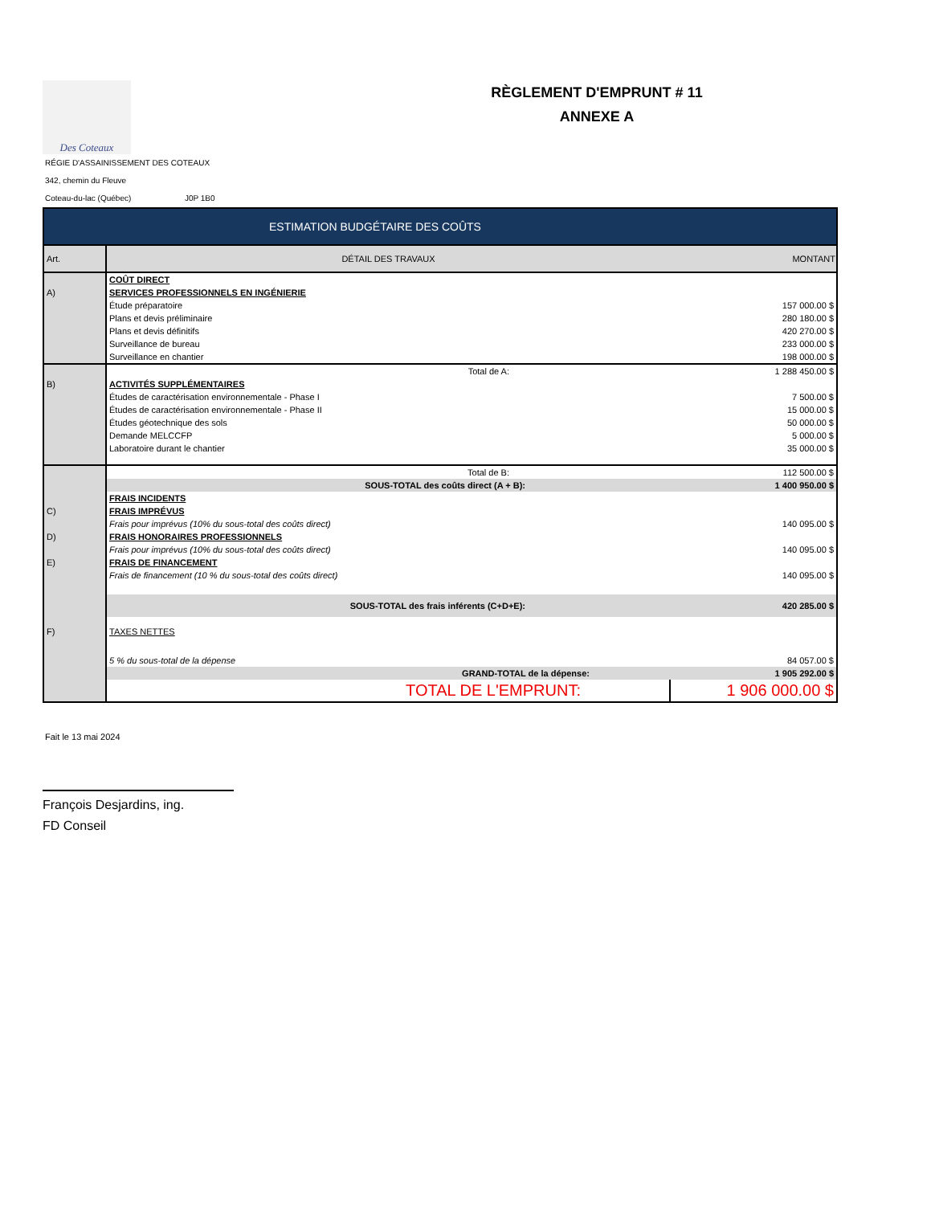Des Coteaux
RÈGLEMENT D'EMPRUNT # 11
ANNEXE A
RÉGIE D'ASSAINISSEMENT DES COTEAUX
342, chemin du Fleuve
Coteau-du-lac (Québec) J0P 1B0
| ESTIMATION BUDGÉTAIRE DES COÛTS | | |
| Art. | DÉTAIL DES TRAVAUX | MONTANT |
| | COÛT DIRECT | |
| A) | SERVICES PROFESSIONNELS EN INGÉNIERIE | |
| | Étude préparatoire | 157 000.00 $ |
| | Plans et devis préliminaire | 280 180.00 $ |
| | Plans et devis définitifs | 420 270.00 $ |
| | Surveillance de bureau | 233 000.00 $ |
| | Surveillance en chantier | 198 000.00 $ |
| | Total de A: | 1 288 450.00 $ |
| B) | ACTIVITÉS SUPPLÉMENTAIRES | |
| | Études de caractérisation environnementale - Phase I | 7 500.00 $ |
| | Études de caractérisation environnementale - Phase II | 15 000.00 $ |
| | Études géotechnique des sols | 50 000.00 $ |
| | Demande MELCCFP | 5 000.00 $ |
| | Laboratoire durant le chantier | 35 000.00 $ |
| | Total de B: | 112 500.00 $ |
| | SOUS-TOTAL des coûts direct (A + B): | 1 400 950.00 $ |
| | FRAIS INCIDENTS | |
| C) | FRAIS IMPRÉVUS | |
| | Frais pour imprévus (10% du sous-total des coûts direct) | 140 095.00 $ |
| D) | FRAIS HONORAIRES PROFESSIONNELS | |
| | Frais pour imprévus (10% du sous-total des coûts direct) | 140 095.00 $ |
| E) | FRAIS DE FINANCEMENT | |
| | Frais de financement (10 % du sous-total des coûts direct) | 140 095.00 $ |
| | SOUS-TOTAL des frais inférents (C+D+E): | 420 285.00 $ |
| F) | TAXES NETTES | |
| | 5 % du sous-total de la dépense | 84 057.00 $ |
| | GRAND-TOTAL de la dépense: | 1 905 292.00 $ |
| | TOTAL DE L'EMPRUNT: | 1 906 000.00 $ |
Fait le 13 mai 2024
François Desjardins, ing.
FD Conseil